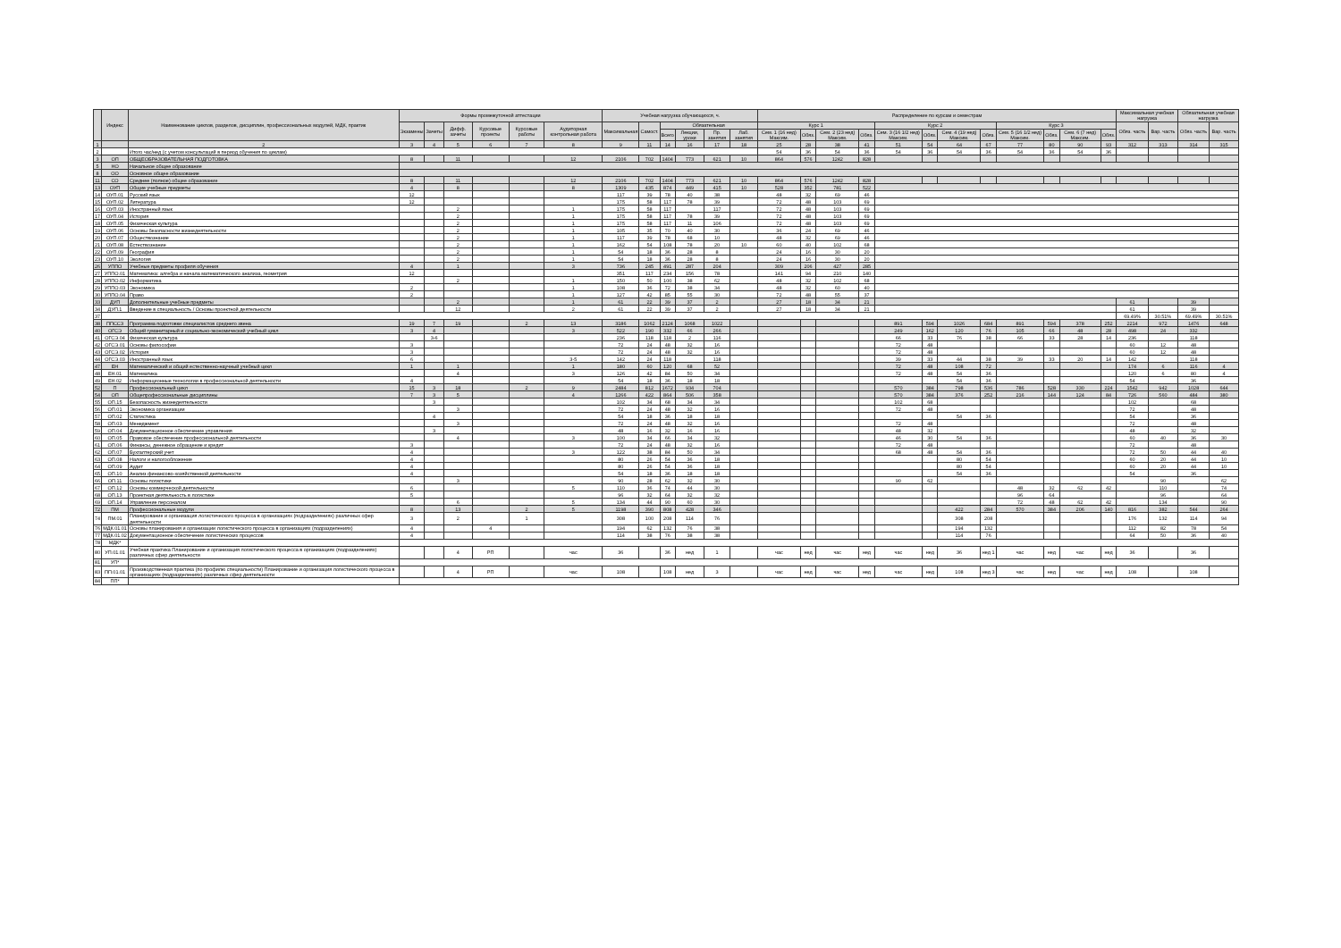| | Индекс | Наименование циклов, разделов, дисциплин, профессиональных модулей, МДК, практик | Формы промежуточной аттестации | | | | | | Учебная нагрузка обучающихся, ч. | | | | | | Распределение по курсам и семестрам | | | | | | | | | | | | Максимальная учебная нагрузка | | Обязательная учебная нагрузка | |
| --- | --- | --- | --- | --- | --- | --- | --- | --- | --- | --- | --- | --- | --- | --- | --- | --- | --- | --- | --- | --- | --- | --- | --- | --- | --- | --- | --- | --- | --- | --- |
| | | | Экзамены | Зачеты | Дифф. зачеты | Курсовые проекты | Курсовые работы | Аудиторная контрольная работа | Максимальная | Самост. | Обязательная | | | | Курс 1 | | | | Курс 2 | | | | Курс 3 | | | | Обяз. часть | Вар. часть | Обяз. часть | Вар. часть |
| | | | | | | | | | | | Всего | Лекции, уроки | Пр. занятия | Лаб. занятия | Сем. 1 (16 нед) Максим. | Обяз. | Сем. 2 (23 нед) Максим. | Обяз. | Сем. 3 (16 1/2 нед) Максим. | Обяз. | Сем. 4 (19 нед) Максим. | Обяз. | Сем. 5 (16 1/2 нед) Максим. | Обяз. | Сем. 6 (7 нед) Максим. | Обяз. | | | | |
| 1 | | 2 | 3 | 4 | 5 | 6 | 7 | 8 | 9 | 11 | 14 | 16 | 17 | 18 | 25 | 28 | 38 | 41 | 51 | 54 | 64 | 67 | 77 | 80 | 90 | 93 | 312 | 313 | 314 | 315 |
| 2 | | Итого час/нед (с учетом консультаций в период обучения по циклам) | | | | | | | | | | | | | 54 | 36 | 54 | 36 | 54 | 36 | 54 | 36 | 54 | 36 | 54 | 36 | | | | |
| 3 | ОП | ОБЩЕОБРАЗОВАТЕЛЬНАЯ ПОДГОТОВКА | 8 | | 11 | | | 12 | 2106 | 702 | 1404 | 773 | 621 | 10 | 864 | 576 | 1242 | 828 | | | | | | | | | | | | |
| 5 | НО | Начальное общее образование | | | | | | | | | | | | | | | | | | | | | | | | | | | | |
| 8 | ОО | Основное общее образование | | | | | | | | | | | | | | | | | | | | | | | | | | | | |
| 11 | СО | Среднее (полное) общее образование | 8 | | 11 | | | 12 | 2106 | 702 | 1404 | 773 | 621 | 10 | 864 | 576 | 1242 | 828 | | | | | | | | | | | | |
| 13 | ОУП | Общие учебные предметы | 4 | | 8 | | | 8 | 1309 | 435 | 874 | 449 | 415 | 10 | 528 | 352 | 781 | 522 | | | | | | | | | | | | |
| 14 | ОУП.01 | Русский язык | 12 | | | | | | 117 | 39 | 78 | 40 | 38 | | 48 | 32 | 69 | 46 | | | | | | | | | | | | |
| 15 | ОУП.02 | Литература | 12 | | | | | | 175 | 58 | 117 | 78 | 39 | | 72 | 48 | 103 | 69 | | | | | | | | | | | | |
| 16 | ОУП.03 | Иностранный язык | | | 2 | | | 1 | 175 | 58 | 117 | | 117 | | 72 | 48 | 103 | 69 | | | | | | | | | | | | |
| 17 | ОУП.04 | История | | | 2 | | | 1 | 175 | 58 | 117 | 78 | 39 | | 72 | 48 | 103 | 69 | | | | | | | | | | | | |
| 18 | ОУП.05 | Физическая культура | | | 2 | | | 1 | 175 | 58 | 117 | 11 | 106 | | 72 | 48 | 103 | 69 | | | | | | | | | | | | |
| 19 | ОУП.06 | Основы безопасности жизнедеятельности | | | 2 | | | 1 | 105 | 35 | 70 | 40 | 30 | | 36 | 24 | 69 | 46 | | | | | | | | | | | | |
| 20 | ОУП.07 | Обществознание | | | 2 | | | 1 | 117 | 39 | 78 | 68 | 10 | | 48 | 32 | 69 | 46 | | | | | | | | | | | | |
| 21 | ОУП.08 | Естествознание | | | 2 | | | 1 | 162 | 54 | 108 | 78 | 20 | 10 | 60 | 40 | 102 | 68 | | | | | | | | | | | | |
| 22 | ОУП.09 | География | | | 2 | | | 1 | 54 | 18 | 36 | 28 | 8 | | 24 | 16 | 30 | 20 | | | | | | | | | | | | |
| 23 | ОУП.10 | Экология | | | 2 | | | 1 | 54 | 18 | 36 | 28 | 8 | | 24 | 16 | 30 | 20 | | | | | | | | | | | | |
| 26 | УППО | Учебные предметы профиля обучения | 4 | | 1 | | | 3 | 736 | 245 | 491 | 287 | 204 | | 309 | 206 | 427 | 285 | | | | | | | | | | | | |
| 27 | УППО.01 | Математика: алгебра и начала математического анализа, геометрия | 12 | | | | | | 351 | 117 | 234 | 156 | 78 | | 141 | 94 | 210 | 140 | | | | | | | | | | | | |
| 28 | УППО.02 | Информатика | | | 2 | | | 1 | 150 | 50 | 100 | 38 | 62 | | 48 | 32 | 102 | 68 | | | | | | | | | | | | |
| 29 | УППО.03 | Экономика | 2 | | | | | 1 | 108 | 36 | 72 | 38 | 34 | | 48 | 32 | 60 | 40 | | | | | | | | | | | | |
| 30 | УППО.04 | Право | 2 | | | | | 1 | 127 | 42 | 85 | 55 | 30 | | 72 | 48 | 55 | 37 | | | | | | | | | | | | |
| 33 | ДУП | Дополнительные учебные предметы | | | 2 | | | 1 | 61 | 22 | 39 | 37 | 2 | | 27 | 18 | 34 | 21 | | | | | | | | | 61 | | 39 | |
| 34 | ДУП.1 | Введение в специальность / Основы проектной деятельности | | | 12 | | | 2 | 61 | 22 | 39 | 37 | 2 | | 27 | 18 | 34 | 21 | | | | | | | | | 61 | | 39 | |
| 37 | | | | | | | | | | | | | | | | | | | | | | | | | | | 69.49% | 30.51% | 69.49% | 30.51% |
| 38 | ППССЗ | Программа подготовки специалистов среднего звена | 19 | 7 | 19 | | 2 | 13 | 3186 | 1062 | 2124 | 1068 | 1022 | | | | | | 891 | 594 | 1026 | 684 | 891 | 594 | 378 | 252 | 2214 | 972 | 1476 | 648 |
| 40 | ОГСЭ | Общий гуманитарный и социально-экономический учебный цикл | 3 | 4 | | | | 3 | 522 | 190 | 332 | 66 | 266 | | | | | | 249 | 162 | 120 | 76 | 105 | 66 | 48 | 28 | 498 | 24 | 332 | |
| 41 | ОГСЭ.04 | Физическая культура | | 3-6 | | | | | 236 | 118 | 118 | 2 | 116 | | | | | | 66 | 33 | 76 | 38 | 66 | 33 | 28 | 14 | 236 | | 118 | |
| 42 | ОГСЭ.01 | Основы философии | 3 | | | | | | 72 | 24 | 48 | 32 | 16 | | | | | | 72 | 48 | | | | | | | 60 | 12 | 48 | |
| 43 | ОГСЭ.02 | История | 3 | | | | | | 72 | 24 | 48 | 32 | 16 | | | | | | 72 | 48 | | | | | | | 60 | 12 | 48 | |
| 44 | ОГСЭ.03 | Иностранный язык | 6 | | | | | 3-5 | 142 | 24 | 118 | | 118 | | | | | | 39 | 33 | 44 | 38 | 39 | 33 | 20 | 14 | 142 | | 118 | |
| 47 | ЕН | Математический и общий естественно-научный учебный цикл | 1 | | 1 | | | 1 | 180 | 60 | 120 | 68 | 52 | | | | | | 72 | 48 | 108 | 72 | | | | | 174 | 6 | 116 | 4 |
| 48 | ЕН.01 | Математика | | | 4 | | | 3 | 126 | 42 | 84 | 50 | 34 | | | | | | 72 | 48 | 54 | 36 | | | | | 120 | 6 | 80 | 4 |
| 49 | ЕН.02 | Информационные технологии в профессиональной деятельности | 4 | | | | | | 54 | 18 | 36 | 18 | 18 | | | | | | | | 54 | 36 | | | | | 54 | | 36 | |
| 52 | П | Профессиональный цикл | 15 | 3 | 18 | | 2 | 9 | 2484 | 812 | 1672 | 934 | 704 | | | | | | 570 | 384 | 798 | 536 | 786 | 528 | 330 | 224 | 1542 | 942 | 1028 | 644 |
| 54 | ОП | Общепрофессиональные дисциплины | 7 | 3 | 5 | | | 4 | 1266 | 422 | 864 | 506 | 358 | | | | | | 570 | 384 | 376 | 252 | 216 | 144 | 124 | 84 | 726 | 560 | 484 | 380 |
| 55 | ОП.15 | Безопасность жизнедеятельности | | 3 | | | | | 102 | 34 | 68 | 34 | 34 | | | | | | 102 | 68 | | | | | | | 102 | | 68 | |
| 56 | ОП.01 | Экономика организации | | | 3 | | | | 72 | 24 | 48 | 32 | 16 | | | | | | 72 | 48 | | | | | | | 72 | | 48 | |
| 57 | ОП.02 | Статистика | | 4 | | | | | 54 | 18 | 36 | 18 | 18 | | | | | | | | 54 | 36 | | | | | 54 | | 36 | |
| 58 | ОП.03 | Менеджмент | | | 3 | | | | 72 | 24 | 48 | 32 | 16 | | | | | | 72 | 48 | | | | | | | 72 | | 48 | |
| 59 | ОП.04 | Документационное обеспечение управления | | 3 | | | | | 48 | 16 | 32 | 16 | 16 | | | | | | 48 | 32 | | | | | | | 48 | | 32 | |
| 60 | ОП.05 | Правовое обеспечение профессиональной деятельности | | | 4 | | | 3 | 100 | 34 | 66 | 34 | 32 | | | | | | 46 | 30 | 54 | 36 | | | | | 60 | 40 | 36 | 30 |
| 61 | ОП.06 | Финансы, денежное обращение и кредит | 3 | | | | | | 72 | 24 | 48 | 32 | 16 | | | | | | 72 | 48 | | | | | | | 72 | | 48 | |
| 62 | ОП.07 | Бухгалтерский учет | 4 | | | | | 3 | 122 | 38 | 84 | 50 | 34 | | | | | | 68 | 48 | 54 | 36 | | | | | 72 | 50 | 44 | 40 |
| 63 | ОП.08 | Налоги и налогообложение | 4 | | | | | | 80 | 26 | 54 | 36 | 18 | | | | | | | | 80 | 54 | | | | | 60 | 20 | 44 | 10 |
| 64 | ОП.09 | Аудит | 4 | | | | | | 80 | 26 | 54 | 36 | 18 | | | | | | | | 80 | 54 | | | | | 60 | 20 | 44 | 10 |
| 65 | ОП.10 | Анализ финансово-хозяйственной деятельности | 4 | | | | | | 54 | 18 | 36 | 18 | 18 | | | | | | | | 54 | 36 | | | | | 54 | | 36 | |
| 66 | ОП.11 | Основы логистики | | | 3 | | | | 90 | 28 | 62 | 32 | 30 | | | | | | 90 | 62 | | | | | | | | 90 | | 62 |
| 67 | ОП.12 | Основы коммерческой деятельности | 6 | | | | | 5 | 110 | 36 | 74 | 44 | 30 | | | | | | | | | | 48 | 32 | 62 | 42 | | 110 | | 74 |
| 68 | ОП.13 | Проектная деятельность в логистике | 5 | | | | | | 96 | 32 | 64 | 32 | 32 | | | | | | | | | | 96 | 64 | | | | 96 | | 64 |
| 69 | ОП.14 | Управление персоналом | | | 6 | | | 5 | 134 | 44 | 90 | 60 | 30 | | | | | | | | | | 72 | 48 | 62 | 42 | | 134 | | 90 |
| 72 | ПМ | Профессиональные модули | 8 | | 13 | | 2 | 5 | 1198 | 390 | 808 | 428 | 346 | | | | | | | | 422 | 284 | 570 | 384 | 206 | 140 | 816 | 382 | 544 | 264 |
| 74 | ПМ.01 | Планирование и организация логистического процесса в организациях (подразделениях) различных сфер деятельности | 3 | | 2 | | 1 | | 308 | 100 | 208 | 114 | 76 | | | | | | | | 308 | 208 | | | | | 176 | 132 | 114 | 94 |
| 76 | МДК.01.01 | Основы планирования и организации логистического процесса в организациях (подразделениях) | 4 | | | 4 | | | 194 | 62 | 132 | 76 | 38 | | | | | | | | 194 | 132 | | | | | 112 | 82 | 78 | 54 |
| 77 | МДК.01.02 | Документационное обеспечение логистических процессов | 4 | | | | | | 114 | 38 | 76 | 38 | 38 | | | | | | | | 114 | 76 | | | | | 64 | 50 | 36 | 40 |
| 78 | МДК* | | | | | | | | | | | | | | | | | | | | | | | | | | | | | |
| 80 | УП.01.01 | Учебная практика Планирование и организация логистического процесса в организациях (подразделениях) различных сфер деятельности | | | 4 | РП | | час | 36 | | 36 | нед | 1 | | час | нед | час | нед | час | нед | 36 | нед 1 | час | нед | час | нед | 36 | | 36 | |
| 81 | УП* | | | | | | | | | | | | | | | | | | | | | | | | | | | | | |
| 83 | ПП.01.01 | Производственная практика (по профилю специальности) Планирование и организация логистического процесса в организациях (подразделениях) различных сфер деятельности | | | 4 | РП | | час | 108 | | 108 | нед | 3 | | час | нед | час | нед | час | нед | 108 | нед 3 | час | нед | час | нед | 108 | | 108 | |
| 84 | ПП* | | | | | | | | | | | | | | | | | | | | | | | | | | | | | |